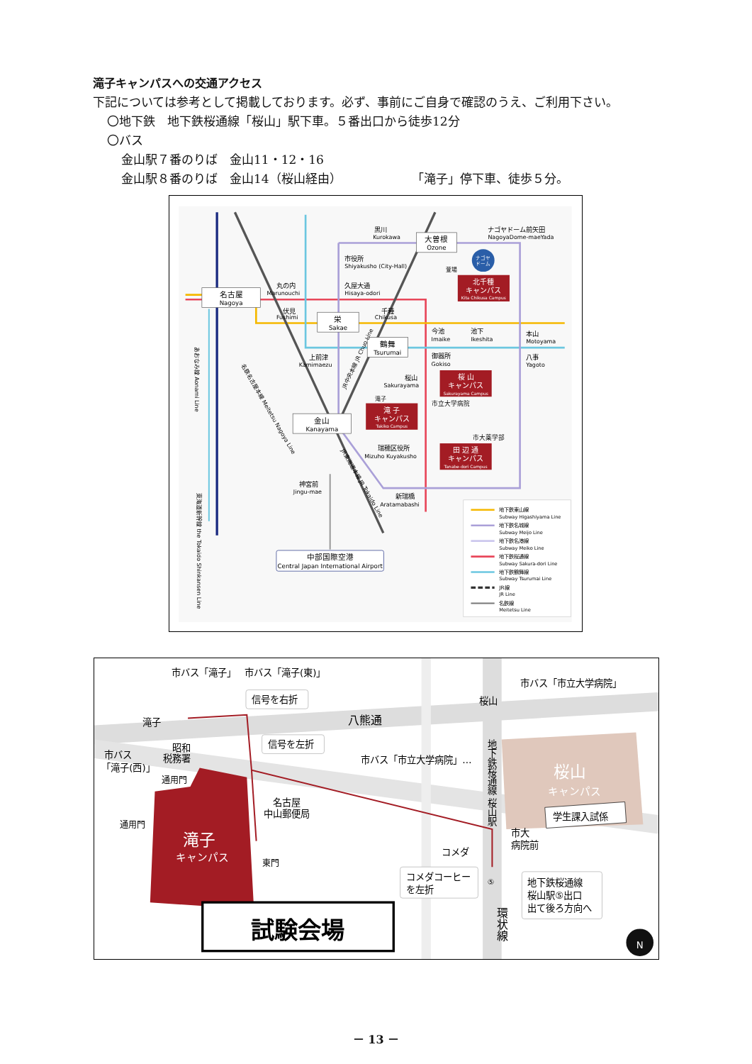滝子キャンパスへの交通アクセス
下記については参考として掲載しております。必ず、事前にご自身で確認のうえ、ご利用下さい。
〇地下鉄　地下鉄桜通線「桜山」駅下車。５番出口から徒歩12分
〇バス
金山駅７番のりば　金山11・12・16
金山駅８番のりば　金山14（桜山経由） 「滝子」停下車、徒歩５分。
名古屋
Nagoya
栄
Sakae
大曽根
Ozone
鶴舞
Tsurumai
金山
Kanayama
中部国際空港
Central Japan International Airport
黒川
Kurokawa
ナゴヤドーム前矢田
NagoyaDome-maeYada
市役所
Shiyakusho (City-Hall)
久屋大通
Hisaya-odori
丸の内
Marunouchi
伏見
Fushimi
千種
Chikusa
今池
Imaike
池下
Ikeshita
本山
Motoyama
八事
Yagoto
御器所
Gokiso
上前津
Kamimaezu
桜山
Sakurayama
瑞穂区役所
Mizuho Kuyakusho
神宮前
Jingu-mae
新瑞橋
Aratamabashi
萱場
滝子
市立大学病院
市大薬学部
北千種
キャンパス
Kita Chikusa Campus
桜 山
キャンパス
Sakurayama Campus
滝 子
キャンパス
Takiko Campus
田 辺 通
キャンパス
Tanabe-dori Campus
ナゴヤ
ドーム
あおなみ線 Aonami Line
東海道新幹線 the Tokaido Shinkansen Line
名鉄名古屋本線 Meitetsu Nagoya Line
JR中央本線 JR Chuo Line
JR東海道本線 JR Tokaido Line
地下鉄東山線
Subway Higashiyama Line
地下鉄名城線
Subway Meijo Line
地下鉄名港線
Subway Meiko Line
地下鉄桜通線
Subway Sakura-dori Line
地下鉄鶴舞線
Subway Tsurumai Line
JR線
JR Line
名鉄線
Meitetsu Line
市バス「滝子」
市バス「滝子(東)」
市バス「市立大学病院」
信号を右折
信号を左折
八熊通
桜山
滝子
市バス
「滝子(西)」
昭和
税務署
通用門
通用門
市バス「市立大学病院」…
名古屋
中山郵便局
地下鉄桜通線 桜山駅
桜山
キャンパス
学生課入試係
市大
病院前
コメダ
滝子
キャンパス
東門
コメダコーヒー
を左折
⑤
地下鉄桜通線
桜山駅⑤出口
出て後ろ方向へ
環状線
試験会場
N
－ 13 －